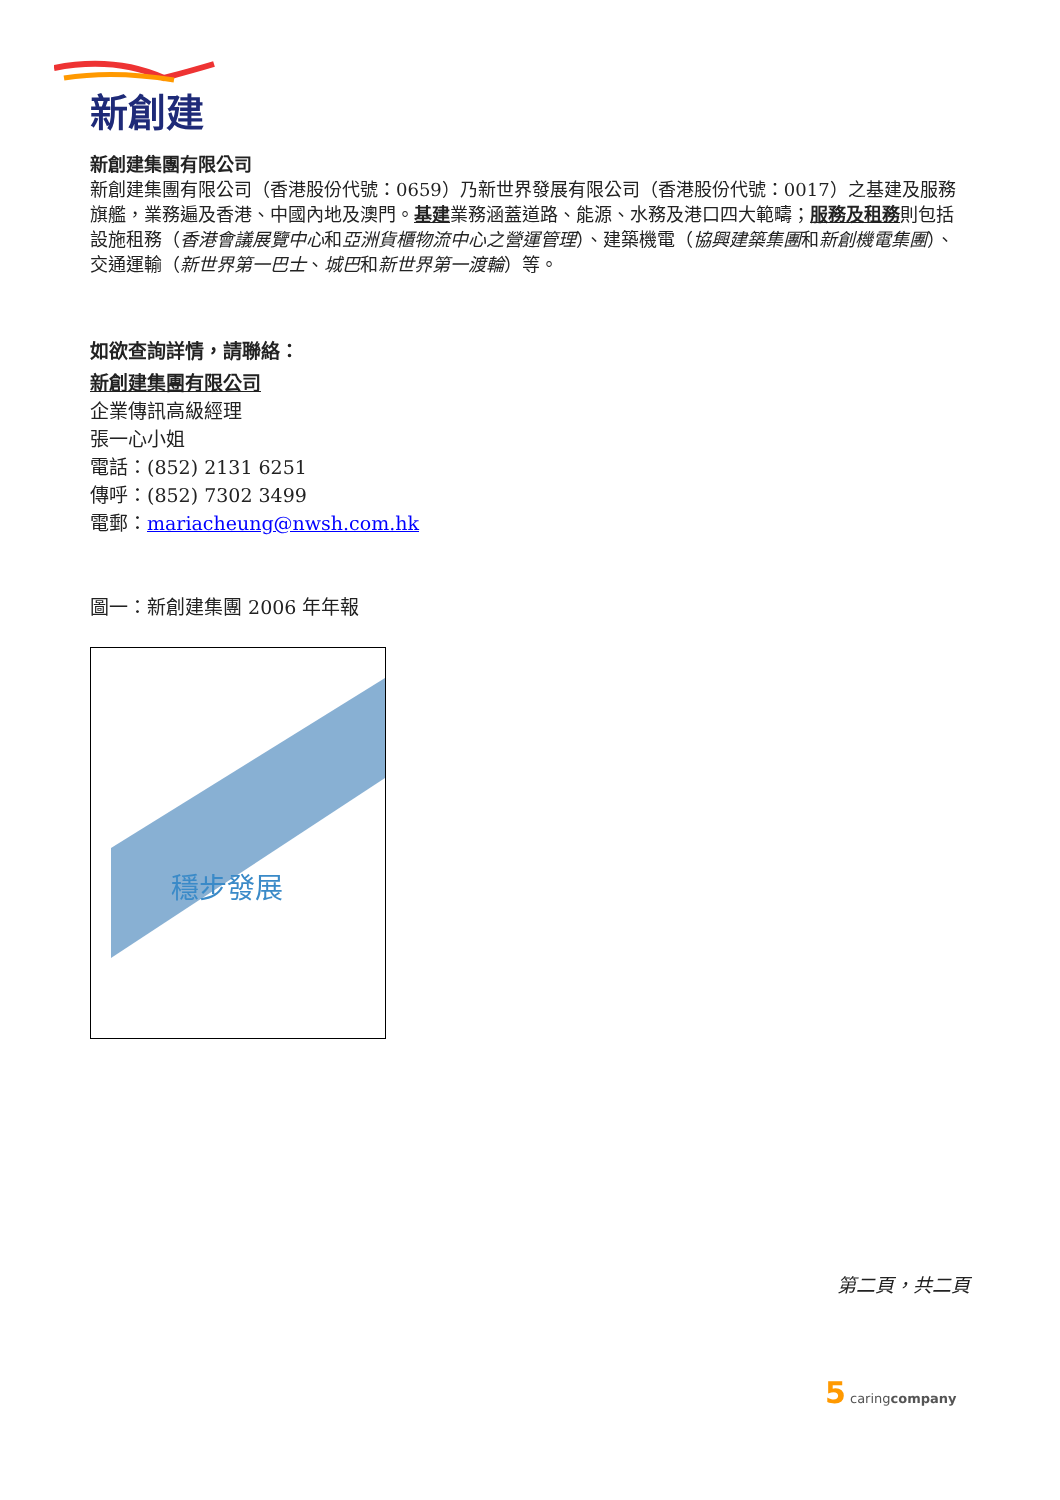新創建
新創建集團有限公司
新創建集團有限公司（香港股份代號：0659）乃新世界發展有限公司（香港股份代號：0017）之基建及服務旗艦，業務遍及香港、中國內地及澳門。基建業務涵蓋道路、能源、水務及港口四大範疇；服務及租務則包括設施租務（香港會議展覽中心和亞洲貨櫃物流中心之營運管理）、建築機電（協興建築集團和新創機電集團）、交通運輸（新世界第一巴士、城巴和新世界第一渡輪）等。
如欲查詢詳情，請聯絡：
新創建集團有限公司
企業傳訊高級經理
張一心小姐
電話：(852) 2131 6251
傳呼：(852) 7302 3499
電郵：mariacheung@nwsh.com.hk
圖一：新創建集團 2006 年年報
穩步發展
第二頁，共二頁
5 caringcompany